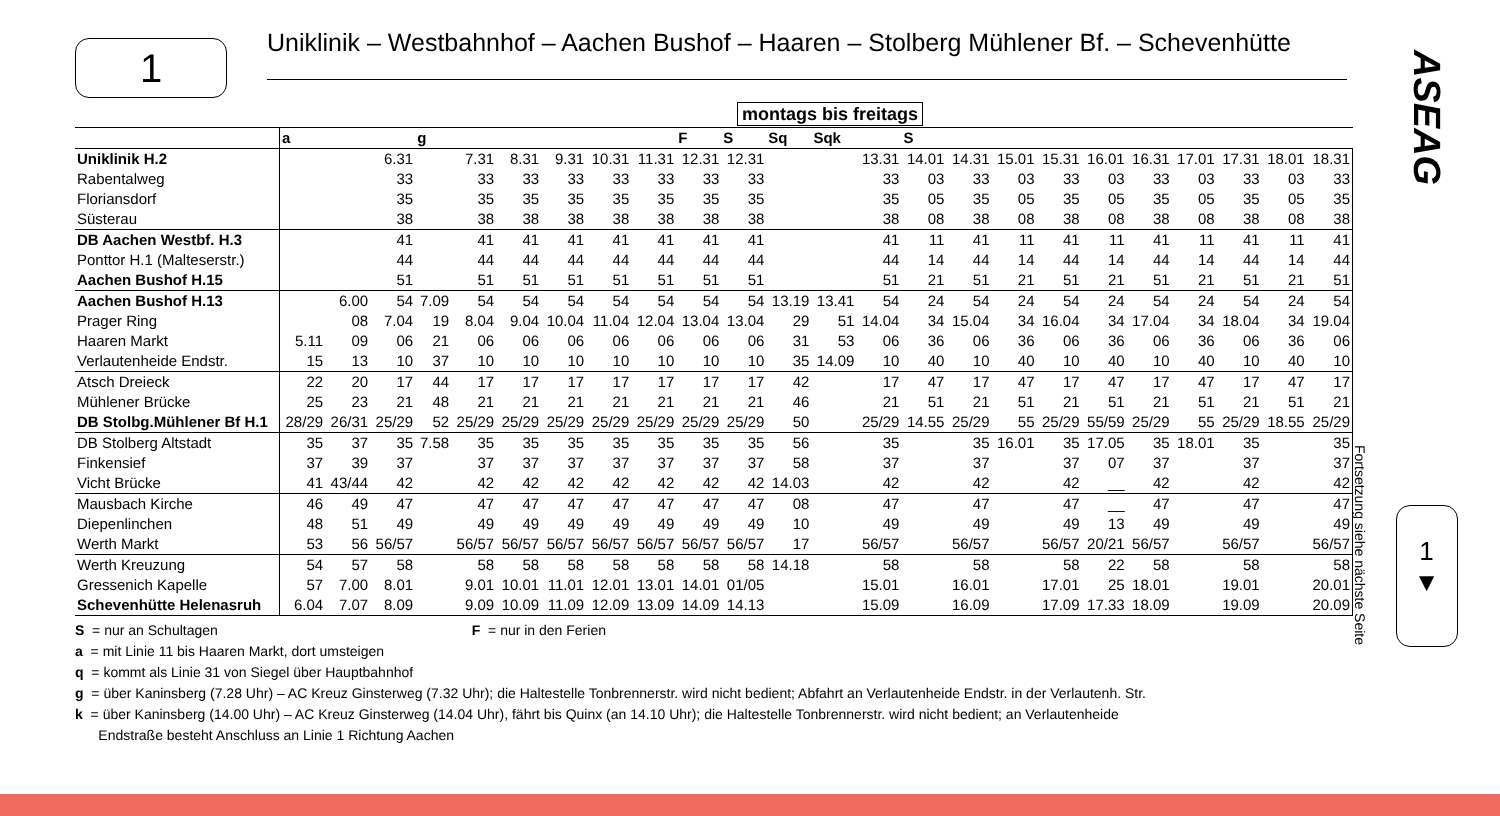1
Uniklinik – Westbahnhof – Aachen Bushof – Haaren – Stolberg Mühlener Bf. – Schevenhütte
montags bis freitags
| | a | | | g | | | | | | F | S | Sq | Sqk | | S | | | | | | | | | |
| --- | --- | --- | --- | --- | --- | --- | --- | --- | --- | --- | --- | --- | --- | --- | --- | --- | --- | --- | --- | --- | --- | --- | --- | --- |
| Uniklinik H.2 | | | 6.31 | | 7.31 | 8.31 | 9.31 | 10.31 | 11.31 | 12.31 | 12.31 | | | 13.31 | 14.01 | 14.31 | 15.01 | 15.31 | 16.01 | 16.31 | 17.01 | 17.31 | 18.01 | 18.31 |
| Rabentalweg | | | 33 | | 33 | 33 | 33 | 33 | 33 | 33 | 33 | | | 33 | 03 | 33 | 03 | 33 | 03 | 33 | 03 | 33 | 03 | 33 |
| Floriansdorf | | | 35 | | 35 | 35 | 35 | 35 | 35 | 35 | 35 | | | 35 | 05 | 35 | 05 | 35 | 05 | 35 | 05 | 35 | 05 | 35 |
| Süsterau | | | 38 | | 38 | 38 | 38 | 38 | 38 | 38 | 38 | | | 38 | 08 | 38 | 08 | 38 | 08 | 38 | 08 | 38 | 08 | 38 |
| DB Aachen Westbf. H.3 | | | 41 | | 41 | 41 | 41 | 41 | 41 | 41 | 41 | | | 41 | 11 | 41 | 11 | 41 | 11 | 41 | 11 | 41 | 11 | 41 |
| Ponttor H.1 (Malteserstr.) | | | 44 | | 44 | 44 | 44 | 44 | 44 | 44 | 44 | | | 44 | 14 | 44 | 14 | 44 | 14 | 44 | 14 | 44 | 14 | 44 |
| Aachen Bushof H.15 | | | 51 | | 51 | 51 | 51 | 51 | 51 | 51 | 51 | | | 51 | 21 | 51 | 21 | 51 | 21 | 51 | 21 | 51 | 21 | 51 |
| Aachen Bushof H.13 | | 6.00 | 54 | 7.09 | 54 | 54 | 54 | 54 | 54 | 54 | 54 | 13.19 | 13.41 | 54 | 24 | 54 | 24 | 54 | 24 | 54 | 24 | 54 | 24 | 54 |
| Prager Ring | | 08 | 7.04 | 19 | 8.04 | 9.04 | 10.04 | 11.04 | 12.04 | 13.04 | 13.04 | 29 | 51 | 14.04 | 34 | 15.04 | 34 | 16.04 | 34 | 17.04 | 34 | 18.04 | 34 | 19.04 |
| Haaren Markt | 5.11 | 09 | 06 | 21 | 06 | 06 | 06 | 06 | 06 | 06 | 06 | 31 | 53 | 06 | 36 | 06 | 36 | 06 | 36 | 06 | 36 | 06 | 36 | 06 |
| Verlautenheide Endstr. | 15 | 13 | 10 | 37 | 10 | 10 | 10 | 10 | 10 | 10 | 10 | 35 | 14.09 | 10 | 40 | 10 | 40 | 10 | 40 | 10 | 40 | 10 | 40 | 10 |
| Atsch Dreieck | 22 | 20 | 17 | 44 | 17 | 17 | 17 | 17 | 17 | 17 | 17 | 42 | | 17 | 47 | 17 | 47 | 17 | 47 | 17 | 47 | 17 | 47 | 17 |
| Mühlener Brücke | 25 | 23 | 21 | 48 | 21 | 21 | 21 | 21 | 21 | 21 | 21 | 46 | | 21 | 51 | 21 | 51 | 21 | 51 | 21 | 51 | 21 | 51 | 21 |
| DB Stolbg.Mühlener Bf H.1 | 28/29 | 26/31 | 25/29 | 52 | 25/29 | 25/29 | 25/29 | 25/29 | 25/29 | 25/29 | 25/29 | 50 | | 25/29 | 14.55 | 25/29 | 55 | 25/29 | 55/59 | 25/29 | 55 | 25/29 | 18.55 | 25/29 |
| DB Stolberg Altstadt | 35 | 37 | 35 | 7.58 | 35 | 35 | 35 | 35 | 35 | 35 | 35 | 56 | | 35 | | 35 | 16.01 | 35 | 17.05 | 35 | 18.01 | 35 | | 35 |
| Finkensief | 37 | 39 | 37 | | 37 | 37 | 37 | 37 | 37 | 37 | 37 | 58 | | 37 | | 37 | | 37 | 07 | 37 | | 37 | | 37 |
| Vicht Brücke | 41 | 43/44 | 42 | | 42 | 42 | 42 | 42 | 42 | 42 | 42 | 14.03 | | 42 | | 42 | | 42 | __ | 42 | | 42 | | 42 |
| Mausbach Kirche | 46 | 49 | 47 | | 47 | 47 | 47 | 47 | 47 | 47 | 47 | 08 | | 47 | | 47 | | 47 | __ | 47 | | 47 | | 47 |
| Diepenlinchen | 48 | 51 | 49 | | 49 | 49 | 49 | 49 | 49 | 49 | 49 | 10 | | 49 | | 49 | | 49 | 13 | 49 | | 49 | | 49 |
| Werth Markt | 53 | 56 | 56/57 | | 56/57 | 56/57 | 56/57 | 56/57 | 56/57 | 56/57 | 56/57 | 17 | | 56/57 | | 56/57 | | 56/57 | 20/21 | 56/57 | | 56/57 | | 56/57 |
| Werth Kreuzung | 54 | 57 | 58 | | 58 | 58 | 58 | 58 | 58 | 58 | 58 | 14.18 | | 58 | | 58 | | 58 | 22 | 58 | | 58 | | 58 |
| Gressenich Kapelle | 57 | 7.00 | 8.01 | | 9.01 | 10.01 | 11.01 | 12.01 | 13.01 | 14.01 | 01/05 | | | 15.01 | | 16.01 | | 17.01 | 25 | 18.01 | | 19.01 | | 20.01 |
| Schevenhütte Helenasruh | 6.04 | 7.07 | 8.09 | | 9.09 | 10.09 | 11.09 | 12.09 | 13.09 | 14.09 | 14.13 | | | 15.09 | | 16.09 | | 17.09 | 17.33 | 18.09 | | 19.09 | | 20.09 |
S = nur an Schultagen F = nur in den Ferien
a = mit Linie 11 bis Haaren Markt, dort umsteigen
q = kommt als Linie 31 von Siegel über Hauptbahnhof
g = über Kaninsberg (7.28 Uhr) – AC Kreuz Ginsterweg (7.32 Uhr); die Haltestelle Tonbrennerstr. wird nicht bedient; Abfahrt an Verlautenheide Endstr. in der Verlautenh. Str.
k = über Kaninsberg (14.00 Uhr) – AC Kreuz Ginsterweg (14.04 Uhr), fährt bis Quinx (an 14.10 Uhr); die Haltestelle Tonbrennerstr. wird nicht bedient; an Verlautenheide
Endstraße besteht Anschluss an Linie 1 Richtung Aachen
ASEAG
1
▼
Fortsetzung siehe nächste Seite